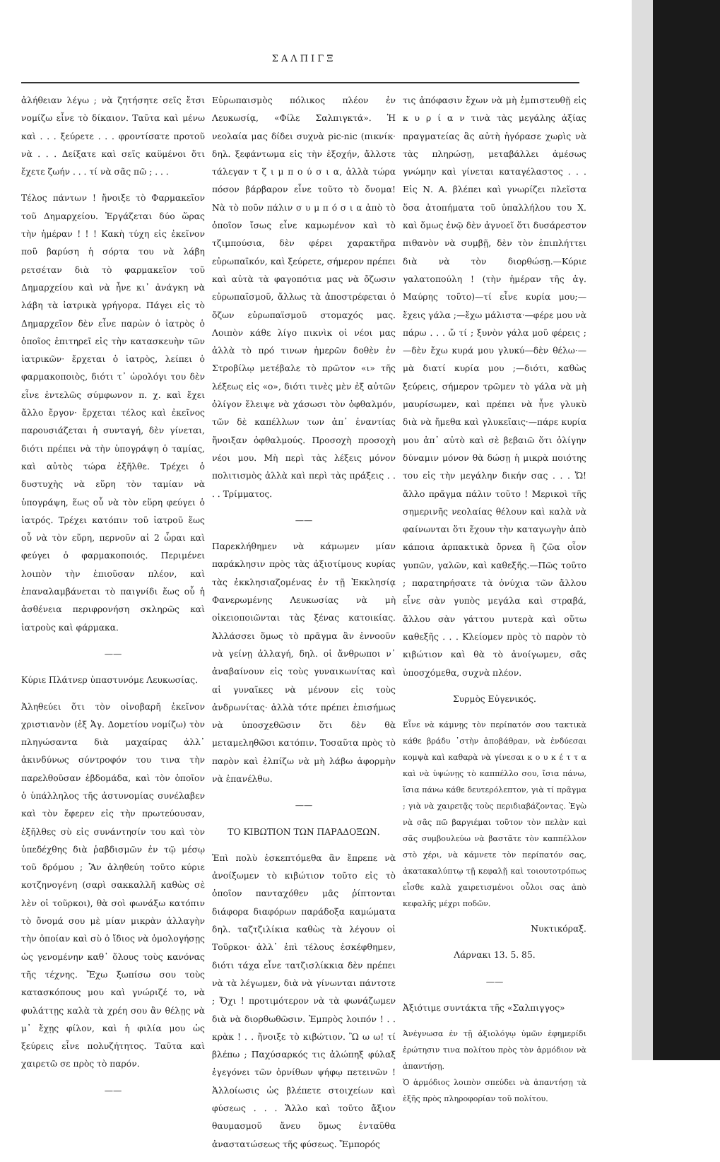ΣΑΛΠΙΓΞ
ἀλήθειαν λέγω ; νὰ ζητήσητε σεῖς ἔτσι νομίζω εἶνε τὸ δίκαιον. Ταῦτα καὶ μένω καὶ . . . ξεύρετε . . . φροντίσατε προτοῦ νὰ . . . Δείξατε καὶ σεῖς καϋμένοι ὅτι ἔχετε ζωήν . . . τί νὰ σᾶς πῶ ; . . .
Τέλος πάντων ! ἤνοιξε τὸ Φαρμακεῖον τοῦ Δημαρχείου. Ἐργάζεται δύο ὥρας τὴν ἡμέραν ! ! ! Κακὴ τύχη εἰς ἐκεῖνον ποῦ βαρύση ἡ σόρτα του νὰ λάβη ρετσέταν διὰ τὸ φαρμακεῖον τοῦ Δημαρχείου καὶ νὰ ἦνε κι᾽ ἀνάγκη νὰ λάβη τὰ ἰατρικὰ γρήγορα. Πάγει εἰς τὸ Δημαρχεῖον δὲν εἶνε παρὼν ὁ ἰατρὸς ὁ ὁποῖος ἐπιτηρεῖ εἰς τὴν κατασκευὴν τῶν ἰατρικῶν· ἔρχεται ὁ ἰατρὸς, λείπει ὁ φαρμακοποιὸς, διότι τ᾽ ὡρολόγι του δὲν εἶνε ἐντελῶς σύμφωνον π. χ. καὶ ἔχει ἄλλο ἔργον· ἔρχεται τέλος καὶ ἐκεῖνος παρουσιάζεται ἡ συνταγή, δὲν γίνεται, διότι πρέπει νὰ τὴν ὑπογράψη ὁ ταμίας, καὶ αὐτὸς τώρα ἐξῆλθε. Τρέχει ὁ δυστυχὴς νὰ εὕρη τὸν ταμίαν νὰ ὑπογράψη, ἕως οὗ νὰ τὸν εὕρη φεύγει ὁ ἰατρός. Τρέχει κατόπιν τοῦ ἰατροῦ ἕως οὗ νὰ τὸν εὕρη, περνοῦν αἱ 2 ὧραι καὶ φεύγει ὁ φαρμακοποιός. Περιμένει λοιπὸν τὴν ἐπιοῦσαν πλέον, καὶ ἐπαναλαμβάνεται τὸ παιγνίδι ἕως οὗ ἡ ἀσθένεια περιφρονήση σκληρῶς καὶ ἰατροὺς καὶ φάρμακα.
——
Κύριε Πλάτνερ ὑπαστυνόμε Λευκωσίας.
Ἀληθεύει ὅτι τὸν οἰνοβαρῆ ἐκεῖνον χριστιανὸν (ἐξ Ἁγ. Δομετίου νομίζω) τὸν πληγώσαντα διὰ μαχαίρας ἀλλ᾽ ἀκινδύνως σύντροφόν του τινα τὴν παρελθοῦσαν ἑβδομάδα, καὶ τὸν ὁποῖον ὁ ὑπάλληλος τῆς ἀστυνομίας συνέλαβεν καὶ τὸν ἔφερεν εἰς τὴν πρωτεύουσαν, ἐξῆλθες σὺ εἰς συνάντησίν του καὶ τὸν ὑπεδέχθης διὰ ῥαβδισμῶν ἐν τῷ μέσῳ τοῦ δρόμου ; Ἂν ἀληθεύη τοῦτο κύριε κοτζηνογένη (σαρὶ σακκαλλῆ καθὼς σὲ λὲν οἱ τοῦρκοι), θὰ σοὶ φωνάξω κατόπιν τὸ ὄνομά σου μὲ μίαν μικρὰν ἀλλαγὴν τὴν ὁποίαν καὶ σὺ ὁ ἴδιος νὰ ὁμολογήσῃς ὡς γενομένην καθ᾽ ὅλους τοὺς κανόνας τῆς τέχνης. Ἔχω ξωπίσω σου τοὺς κατασκόπους μου καὶ γνώριζέ το, νὰ φυλάττῃς καλὰ τὰ χρέη σου ἂν θέλῃς νὰ μ᾽ ἔχῃς φίλον, καὶ ἡ φιλία μου ὡς ξεύρεις εἶνε πολυζήτητος. Ταῦτα καὶ χαιρετῶ σε πρὸς τὸ παρόν.
——
Εὐρωπαισμὸς πόλικος πλέον ἐν Λευκωσίᾳ, «Φίλε Σαλπιγκτά». Ἡ νεολαία μας δίδει συχνὰ pic-nic (πικνίκ· δηλ. ξεφάντωμα εἰς τὴν ἐξοχήν, ἄλλοτε τάλεγαν τ ζ ι μ π ο ύ σ ι α, ἀλλὰ τώρα πόσον βάρβαρον εἶνε τοῦτο τὸ ὄνομα! Νὰ τὸ ποῦν πάλιν σ υ μ π ό σ ι α ἀπὸ τὸ ὁποῖον ἴσως εἶνε καμωμένον καὶ τὸ τζιμπούσια, δὲν φέρει χαρακτῆρα εὐρωπαϊκόν, καὶ ξεύρετε, σήμερον πρέπει καὶ αὐτὰ τὰ φαγοπότια μας νὰ ὄζωσιν εὐρωπαϊσμοῦ, ἄλλως τὰ ἀποστρέφεται ὁ ὄζων εὐρωπαϊσμοῦ στομαχός μας. Λοιπὸν κάθε λίγο πικνὶκ οἱ νέοι μας ἀλλὰ τὸ πρό τινων ἡμερῶν δοθὲν ἐν Στροβίλῳ μετέβαλε τὸ πρῶτον «ι» τῆς λέξεως εἰς «ο», διότι τινὲς μὲν ἐξ αὐτῶν ὀλίγον ἔλειψε νὰ χάσωσι τὸν ὀφθαλμόν, τῶν δὲ καπέλλων των ἀπ᾽ ἐναντίας ἤνοιξαν ὀφθαλμούς. Προσοχὴ προσοχὴ νέοι μου. Μὴ περὶ τὰς λέξεις μόνον πολιτισμὸς ἀλλὰ καὶ περὶ τὰς πράξεις . . . . Τρίμματος.
——
Παρεκλήθημεν νὰ κάμωμεν μίαν παράκλησιν πρὸς τὰς ἀξιοτίμους κυρίας τὰς ἐκκλησιαζομένας ἐν τῇ Ἐκκλησίᾳ Φανερωμένης Λευκωσίας νὰ μὴ οἰκειοποιῶνται τὰς ξένας κατοικίας. Ἀλλάσσει ὅμως τὸ πρᾶγμα ἂν ἐννοοῦν νὰ γείνῃ ἀλλαγή, δηλ. οἱ ἄνθρωποι ν᾽ ἀναβαίνουν εἰς τοὺς γυναικωνίτας καὶ αἱ γυναῖκες νὰ μένουν εἰς τοὺς ἀνδρωνίτας· ἀλλὰ τότε πρέπει ἐπισήμως νὰ ὑποσχεθῶσιν ὅτι δὲν θὰ μεταμεληθῶσι κατόπιν. Τοσαῦτα πρὸς τὸ παρὸν καὶ ἐλπίζω νὰ μὴ λάβω ἀφορμὴν νὰ ἐπανέλθω.
——
ΤΟ ΚΙΒΩΤΙΟΝ ΤΩΝ ΠΑΡΑΔΟΞΩΝ.
Ἐπὶ πολὺ ἐσκεπτόμεθα ἂν ἔπρεπε νὰ ἀνοίξωμεν τὸ κιβώτιον τοῦτο εἰς τὸ ὁποῖον πανταχόθεν μᾶς ῥίπτονται διάφορα διαφόρων παράδοξα καμώματα δηλ. ταζτζιλίκια καθὼς τὰ λέγουν οἱ Τοῦρκοι· ἀλλ᾽ ἐπὶ τέλους ἐσκέφθημεν, διότι τάχα εἶνε τατζισλίκκια δὲν πρέπει νὰ τὰ λέγωμεν, διὰ νὰ γίνωνται πάντοτε ; Ὄχι ! προτιμότερον νὰ τὰ φωνάζωμεν διὰ νὰ διορθωθῶσιν. Ἐμπρὸς λοιπόν ! . . κρὰκ ! . . ἤνοιξε τὸ κιβώτιον. Ὢ ω ω! τί βλέπω ; Παχύσαρκός τις ἀλώπηξ φύλαξ ἐγεγόνει τῶν ὀρνίθων ψήφῳ πετεινῶν ! Ἀλλοίωσις ὡς βλέπετε στοιχείων καὶ φύσεως . . . Ἄλλο καὶ τοῦτο ἄξιον θαυμασμοῦ ἄνευ ὅμως ἐνταῦθα ἀναστατώσεως τῆς φύσεως. Ἔμπορός
τις ἀπόφασιν ἔχων νὰ μὴ ἐμπιστευθῇ εἰς κ υ ρ ί α ν τινὰ τὰς μεγάλης ἀξίας πραγματείας ἃς αὐτὴ ἠγόρασε χωρὶς νὰ τὰς πληρώσῃ, μεταβάλλει ἀμέσως γνώμην καὶ γίνεται καταγέλαστος . . . Εἰς Ν. Α. βλέπει καὶ γνωρίζει πλεῖστα ὅσα ἀτοπήματα τοῦ ὑπαλλήλου του Χ. καὶ ὅμως ἐνῷ δὲν ἀγνοεῖ ὅτι δυσάρεστον πιθανὸν νὰ συμβῇ, δὲν τὸν ἐπιπλήττει διὰ νὰ τὸν διορθώσῃ.—Κύριε γαλατοπούλη ! (τὴν ἡμέραν τῆς ἁγ. Μαύρης τοῦτο)—τί εἶνε κυρία μου;—ἔχεις γάλα ;—ἔχω μάλιστα·—φέρε μου νὰ πάρω . . . ὤ τί ; ξυνὸν γάλα μοῦ φέρεις ;—δὲν ἔχω κυρά μου γλυκύ—δὲν θέλω·—μὰ διατί κυρία μου ;—διότι, καθὼς ξεύρεις, σήμερον τρῶμεν τὸ γάλα νὰ μὴ μαυρίσωμεν, καὶ πρέπει νὰ ἦνε γλυκὺ διὰ νὰ ἤμεθα καὶ γλυκεῖαις·—πάρε κυρία μου ἀπ᾽ αὐτὸ καὶ σὲ βεβαιῶ ὅτι ὀλίγην δύναμιν μόνον θὰ δώσῃ ἡ μικρὰ ποιότης του εἰς τὴν μεγάλην δικήν σας . . . Ὤ! ἄλλο πρᾶγμα πάλιν τοῦτο ! Μερικοὶ τῆς σημερινῆς νεολαίας θέλουν καὶ καλὰ νὰ φαίνωνται ὅτι ἔχουν τὴν καταγωγὴν ἀπὸ κάποια ἁρπακτικὰ ὄρνεα ἢ ζῶα οἷον γυπῶν, γαλῶν, καὶ καθεξῆς.—Πῶς τοῦτο ; παρατηρήσατε τὰ ὀνύχια τῶν ἄλλου εἶνε σὰν γυπὸς μεγάλα καὶ στραβά, ἄλλου σὰν γάττου μυτερὰ καὶ οὕτω καθεξῆς . . . Κλείομεν πρὸς τὸ παρὸν τὸ κιβώτιον καὶ θὰ τὸ ἀνοίγωμεν, σᾶς ὑποσχόμεθα, συχνὰ πλέον.
Συρμὸς Εὐγενικός.
Εἶνε νὰ κάμνῃς τὸν περίπατόν σου τακτικὰ κάθε βράδυ ᾽στὴν ἀποβάθραν, νὰ ἐνδύεσαι κομψὰ καὶ καθαρὰ νὰ γίνεσαι κ ο υ κ έ τ τ α καὶ νὰ ὑψώνῃς τὸ καππέλλο σου, ἴσια πάνω, ἴσια πάνω κάθε δευτερόλεπτον, γιὰ τί πρᾶγμα ; γιὰ νὰ χαιρετᾷς τοὺς περιδιαβάζοντας. Ἐγὼ νὰ σᾶς πῶ βαργιέμαι τοῦτον τὸν πελὰν καὶ σᾶς συμβουλεύω νὰ βαστᾶτε τὸν καππέλλον στὸ χέρι, νὰ κάμνετε τὸν περίπατόν σας, ἀκατακαλύπτῳ τῇ κεφαλῇ καὶ τοιουτοτρόπως εἶσθε καλὰ χαιρετισμένοι οὗλοι σας ἀπὸ κεφαλῆς μέχρι ποδῶν.
Νυκτικόραξ.
Λάρνακι 13. 5. 85.
——
Ἀξιότιμε συντάκτα τῆς «Σαλπιγγος»
Ἀνέγνωσα ἐν τῇ ἀξιολόγῳ ὑμῶν ἐφημερίδι ἐρώτησιν τινα πολίτου πρὸς τὸν ἁρμόδιον νὰ ἀπαντήσῃ.
Ὁ ἁρμόδιος λοιπὸν σπεύδει νὰ ἀπαντήσῃ τὰ ἑξῆς πρὸς πληροφορίαν τοῦ πολίτου.